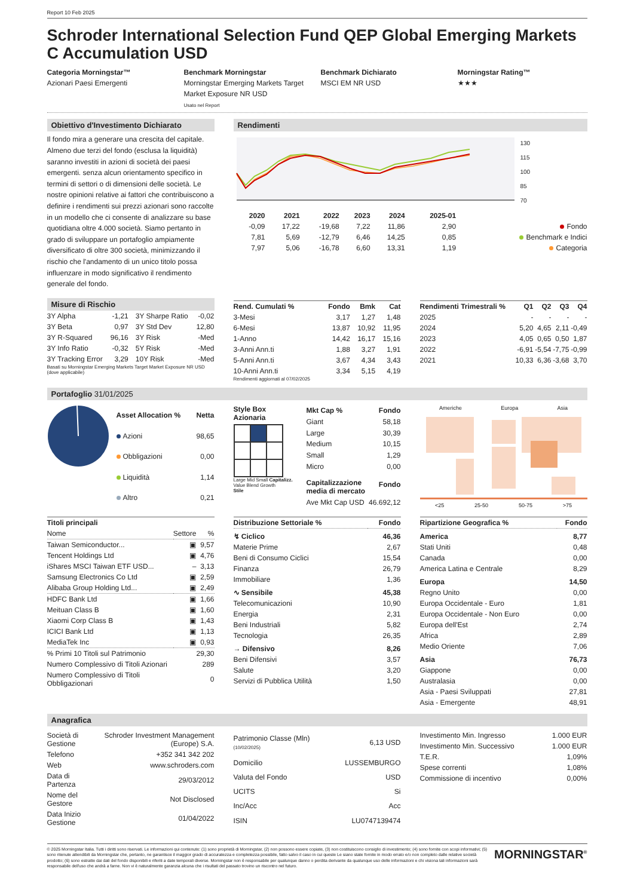Report 10 Feb 2025
Schroder International Selection Fund QEP Global Emerging Markets C Accumulation USD
Categoria Morningstar™
Azionari Paesi Emergenti
Benchmark Morningstar
Morningstar Emerging Markets Target Market Exposure NR USD
Usato nel Report
Benchmark Dichiarato
MSCI EM NR USD
Morningstar Rating™
★★★
Obiettivo d'Investimento Dichiarato
Il fondo mira a generare una crescita del capitale. Almeno due terzi del fondo (esclusa la liquidità) saranno investiti in azioni di società dei paesi emergenti. senza alcun orientamento specifico in termini di settori o di dimensioni delle società. Le nostre opinioni relative ai fattori che contribuiscono a definire i rendimenti sui prezzi azionari sono raccolte in un modello che ci consente di analizzare su base quotidiana oltre 4.000 società. Siamo pertanto in grado di sviluppare un portafoglio ampiamente diversificato di oltre 300 società, minimizzando il rischio che l'andamento di un unico titolo possa influenzare in modo significativo il rendimento generale del fondo.
Rendimenti
130
115
100
85
70
| | 2020 | 2021 | 2022 | 2023 | 2024 | 2025-01 | |
| --- | --- | --- | --- | --- | --- | --- | --- |
| | -0,09 | 17,22 | -19,68 | 7,22 | 11,86 | 2,90 | Fondo |
| | 7,81 | 5,69 | -12,79 | 6,46 | 14,25 | 0,85 | Benchmark e Indici |
| | 7,97 | 5,06 | -16,78 | 6,60 | 13,31 | 1,19 | Categoria |
Misure di Rischio
| 3Y Alpha | -1,21 | 3Y Sharpe Ratio | -0,02 |
| 3Y Beta | 0,97 | 3Y Std Dev | 12,80 |
| 3Y R-Squared | 96,16 | 3Y Risk | -Med |
| 3Y Info Ratio | -0,32 | 5Y Risk | -Med |
| 3Y Tracking Error | 3,29 | 10Y Risk | -Med |
Basati su Morningstar Emerging Markets Target Market Exposure NR USD (dove applicabile)
| Rend. Cumulati % | Fondo | Bmk | Cat |
| --- | --- | --- | --- |
| 3-Mesi | 3,17 | 1,27 | 1,48 |
| 6-Mesi | 13,87 | 10,92 | 11,95 |
| 1-Anno | 14,42 | 16,17 | 15,16 |
| 3-Anni Ann.ti | 1,88 | 3,27 | 1,91 |
| 5-Anni Ann.ti | 3,67 | 4,34 | 3,43 |
| 10-Anni Ann.ti | 3,34 | 5,15 | 4,19 |
Rendimenti aggiornati al 07/02/2025
| Rendimenti Trimestrali % | Q1 | Q2 | Q3 | Q4 |
| --- | --- | --- | --- | --- |
| 2025 | - | - | - | - |
| 2024 | 5,20 | 4,65 | 2,11 | -0,49 |
| 2023 | 4,05 | 0,65 | 0,50 | 1,87 |
| 2022 | -6,91 | -5,54 | -7,75 | -0,99 |
| 2021 | 10,33 | 6,36 | -3,68 | 3,70 |
Portafoglio 31/01/2025
| Asset Allocation % | Netta |
| --- | --- |
| Azioni | 98,65 |
| Obbligazioni | 0,00 |
| Liquidità | 1,14 |
| Altro | 0,21 |
Style Box Azionaria
Large Mid Small Capitalizz.
Value Blend Growth
Stile
| Mkt Cap % | Fondo |
| --- | --- |
| Giant | 58,18 |
| Large | 30,39 |
| Medium | 10,15 |
| Small | 1,29 |
| Micro | 0,00 |
| Capitalizzazione media di mercato | Fondo |
| Ave Mkt Cap USD | 46.692,12 |
Americhe Europa Asia
<25 25-50 50-75 >75
| Titoli principali | | |
| --- | --- | --- |
| Nome | Settore | % |
| Taiwan Semiconductor... | ▣ | 9,57 |
| Tencent Holdings Ltd | ▣ | 4,76 |
| iShares MSCI Taiwan ETF USD... | – | 3,13 |
| Samsung Electronics Co Ltd | ▣ | 2,59 |
| Alibaba Group Holding Ltd... | ▣ | 2,49 |
| HDFC Bank Ltd | ▣ | 1,66 |
| Meituan Class B | ▣ | 1,60 |
| Xiaomi Corp Class B | ▣ | 1,43 |
| ICICI Bank Ltd | ▣ | 1,13 |
| MediaTek Inc | ▣ | 0,93 |
| % Primi 10 Titoli sul Patrimonio | | 29,30 |
| Numero Complessivo di Titoli Azionari | | 289 |
| Numero Complessivo di Titoli Obbligazionari | | 0 |
| Distribuzione Settoriale % | Fondo |
| --- | --- |
| ↯ Ciclico | 46,36 |
| Materie Prime | 2,67 |
| Beni di Consumo Ciclici | 15,54 |
| Finanza | 26,79 |
| Immobiliare | 1,36 |
| ∿ Sensibile | 45,38 |
| Telecomunicazioni | 10,90 |
| Energia | 2,31 |
| Beni Industriali | 5,82 |
| Tecnologia | 26,35 |
| → Difensivo | 8,26 |
| Beni Difensivi | 3,57 |
| Salute | 3,20 |
| Servizi di Pubblica Utilità | 1,50 |
| Ripartizione Geografica % | Fondo |
| --- | --- |
| America | 8,77 |
| Stati Uniti | 0,48 |
| Canada | 0,00 |
| America Latina e Centrale | 8,29 |
| Europa | 14,50 |
| Regno Unito | 0,00 |
| Europa Occidentale - Euro | 1,81 |
| Europa Occidentale - Non Euro | 0,00 |
| Europa dell'Est | 2,74 |
| Africa | 2,89 |
| Medio Oriente | 7,06 |
| Asia | 76,73 |
| Giappone | 0,00 |
| Australasia | 0,00 |
| Asia - Paesi Sviluppati | 27,81 |
| Asia - Emergente | 48,91 |
Anagrafica
| Società di Gestione | Schroder Investment Management (Europe) S.A. |
| Telefono | +352 341 342 202 |
| Web | www.schroders.com |
| Data di Partenza | 29/03/2012 |
| Nome del Gestore | Not Disclosed |
| Data Inizio Gestione | 01/04/2022 |
| Patrimonio Classe (Mln) (10/02/2025) | 6,13 USD |
| Domicilio | LUSSEMBURGO |
| Valuta del Fondo | USD |
| UCITS | Si |
| Inc/Acc | Acc |
| ISIN | LU0747139474 |
| Investimento Min. Ingresso | 1.000 EUR |
| Investimento Min. Successivo | 1.000 EUR |
| T.E.R. | 1,09% |
| Spese correnti | 1,08% |
| Commissione di incentivo | 0,00% |
© 2025 Morningstar Italia. Tutti i diritti sono riservati. Le informazioni qui contenute: (1) sono proprietà di Morningstar, (2) non possono essere copiate, (3) non costituiscono consiglio di investimento; (4) sono fornite con scopi informativi; (5) sono ritenute attendibili da Morningstar che, pertanto, ne garantisce il maggior grado di accuratezza e completezza possibile, fatto salvo il caso in cui queste Le siano state fornite in modo errato e/o non completo dalle relative società prodotto; (6) sono estratte dai dati del fondo disponibili e riferiti a date temporali diverse. Morningstar non è responsabile per qualunque danno o perdita derivante da qualunque uso delle informazioni e chi visiona tali informazioni sarà responsabile dell'uso che andrà a farne. Non vi è naturalmente garanzia alcuna che i risultati del passato trovino un riscontro nel futuro.
MORNINGSTAR<sup>®</sup>